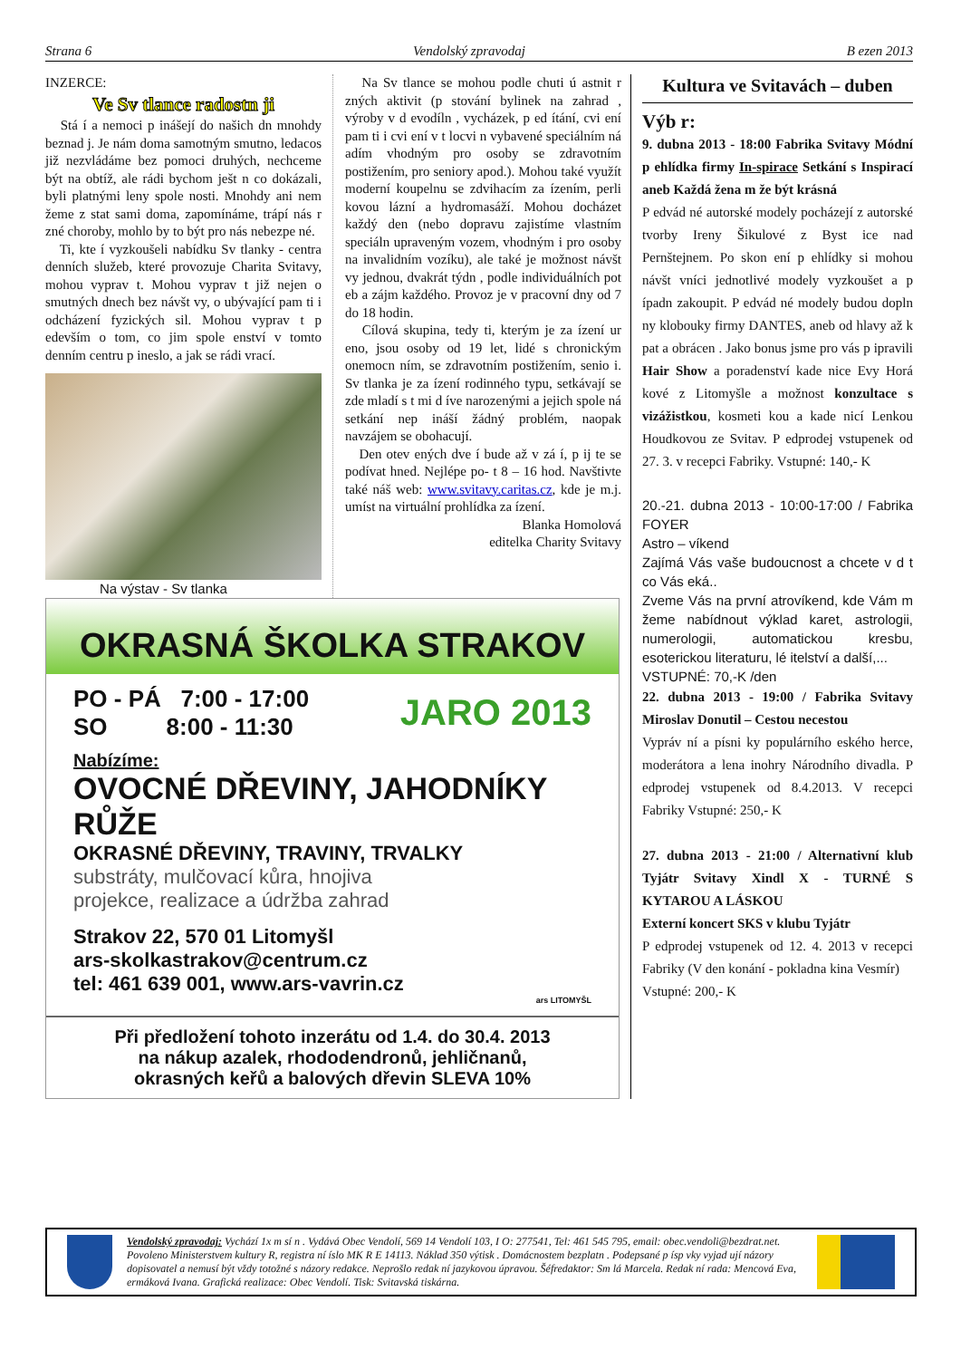Strana 6 Vendolský zpravodaj B ezen 2013
INZERCE:
Ve Sv tlance radostn ji
Stá í a nemoci p inášejí do našich dn mnohdy beznad j. Je nám doma samotným smutno, ledacos již nezvládáme bez pomoci druhých, nechceme být na obtíž, ale rádi bychom ješt n co dokázali, byli platnými leny spole nosti. Mnohdy ani nem žeme z stat sami doma, zapomínáme, trápí nás r zné choroby, mohlo by to být pro nás nebezpe né.
Ti, kte í vyzkoušeli nabídku Sv tlanky - centra denních služeb, které provozuje Charita Svitavy, mohou vyprav t. Mohou vyprav t již nejen o smutných dnech bez návšt vy, o ubývající pam ti i odcházení fyzických sil. Mohou vyprav t p edevším o tom, co jim spole enství v tomto denním centru p ineslo, a jak se rádi vrací.
Na výstav - Sv tlanka
Na Sv tlance se mohou podle chuti ú astnit r zných aktivit (p stování bylinek na zahrad , výroby v d evodíln , vycházek, p ed ítání, cvi ení pam ti i cvi ení v t locvi n vybavené speciálním ná adím vhodným pro osoby se zdravotním postižením, pro seniory apod.). Mohou také využít moderní koupelnu se zdvihacím za ízením, perli kovou lázní a hydromasáží. Mohou docházet každý den (nebo dopravu zajistíme vlastním speciáln upraveným vozem, vhodným i pro osoby na invalidním vozíku), ale také je možnost návšt vy jednou, dvakrát týdn , podle individuálních pot eb a zájm každého. Provoz je v pracovní dny od 7 do 18 hodin.
Cílová skupina, tedy ti, kterým je za ízení ur eno, jsou osoby od 19 let, lidé s chronickým onemocn ním, se zdravotním postižením, senio i. Sv tlanka je za ízení rodinného typu, setkávají se zde mladí s t mi d íve narozenými a jejich spole ná setkání nep ináší žádný problém, naopak navzájem se obohacují.
Den otev ených dve í bude až v zá í, p ij te se podívat hned. Nejlépe po- t 8 – 16 hod. Navštivte také náš web: www.svitavy.caritas.cz, kde je m.j. umíst na virtuální prohlídka za ízení.
Blanka Homolová
editelka Charity Svitavy
OKRASNÁ ŠKOLKA STRAKOV
PO - PÁ 7:00 - 17:00
SO 8:00 - 11:30
JARO 2013
Nabízíme:
OVOCNÉ DŘEVINY, JAHODNÍKY
RŮŽE
OKRASNÉ DŘEVINY, TRAVINY, TRVALKY
substráty, mulčovací kůra, hnojiva
projekce, realizace a údržba zahrad
Strakov 22, 570 01 Litomyšl
ars-skolkastrakov@centrum.cz
tel: 461 639 001, www.ars-vavrin.cz
ars LITOMYŠL
Při předložení tohoto inzerátu od 1.4. do 30.4. 2013
na nákup azalek, rhododendronů, jehličnanů,
okrasných keřů a balových dřevin SLEVA 10%
Kultura ve Svitavách – duben
Výb r:
9. dubna 2013 - 18:00 Fabrika Svitavy Módní p ehlídka firmy In-spirace Setkání s Inspirací aneb Každá žena m že být krásná
P edvád né autorské modely pocházejí z autorské tvorby Ireny Šikulové z Byst ice nad Pernštejnem. Po skon ení p ehlídky si mohou návšt vníci jednotlivé modely vyzkoušet a p ípadn zakoupit. P edvád né modely budou dopln ny klobouky firmy DANTES, aneb od hlavy až k pat a obrácen . Jako bonus jsme pro vás p ipravili Hair Show a poradenství kade nice Evy Horá kové z Litomyšle a možnost konzultace s vizážistkou, kosmeti kou a kade nicí Lenkou Houdkovou ze Svitav. P edprodej vstupenek od 27. 3. v recepci Fabriky. Vstupné: 140,- K
20.-21. dubna 2013 - 10:00-17:00 / Fabrika FOYER
Astro – víkend
Zajímá Vás vaše budoucnost a chcete v d t co Vás eká..
Zveme Vás na první atrovíkend, kde Vám m žeme nabídnout výklad karet, astrologii, numerologii, automatickou kresbu, esoterickou literaturu, lé itelství a další,...
VSTUPNÉ: 70,-K /den
22. dubna 2013 - 19:00 / Fabrika Svitavy Miroslav Donutil – Cestou necestou
Vypráv ní a písni ky populárního eského herce, moderátora a lena inohry Národního divadla. P edprodej vstupenek od 8.4.2013. V recepci Fabriky Vstupné: 250,- K
27. dubna 2013 - 21:00 / Alternativní klub Tyjátr Svitavy Xindl X - TURNÉ S KYTAROU A LÁSKOU
Externí koncert SKS v klubu Tyjátr
P edprodej vstupenek od 12. 4. 2013 v recepci Fabriky (V den konání - pokladna kina Vesmír)
Vstupné: 200,- K
Vendolský zpravodaj: Vychází 1x m sí n . Vydává Obec Vendolí, 569 14 Vendolí 103, I O: 277541, Tel: 461 545 795, email: obec.vendoli@bezdrat.net. Povoleno Ministerstvem kultury R, registra ní íslo MK R E 14113. Náklad 350 výtisk . Domácnostem bezplatn . Podepsané p ísp vky vyjad ují názory dopisovatel a nemusí být vždy totožné s názory redakce. Neprošlo redak ní jazykovou úpravou. Šéfredaktor: Sm lá Marcela. Redak ní rada: Mencová Eva, ermáková Ivana. Grafická realizace: Obec Vendolí. Tisk: Svitavská tiskárna.